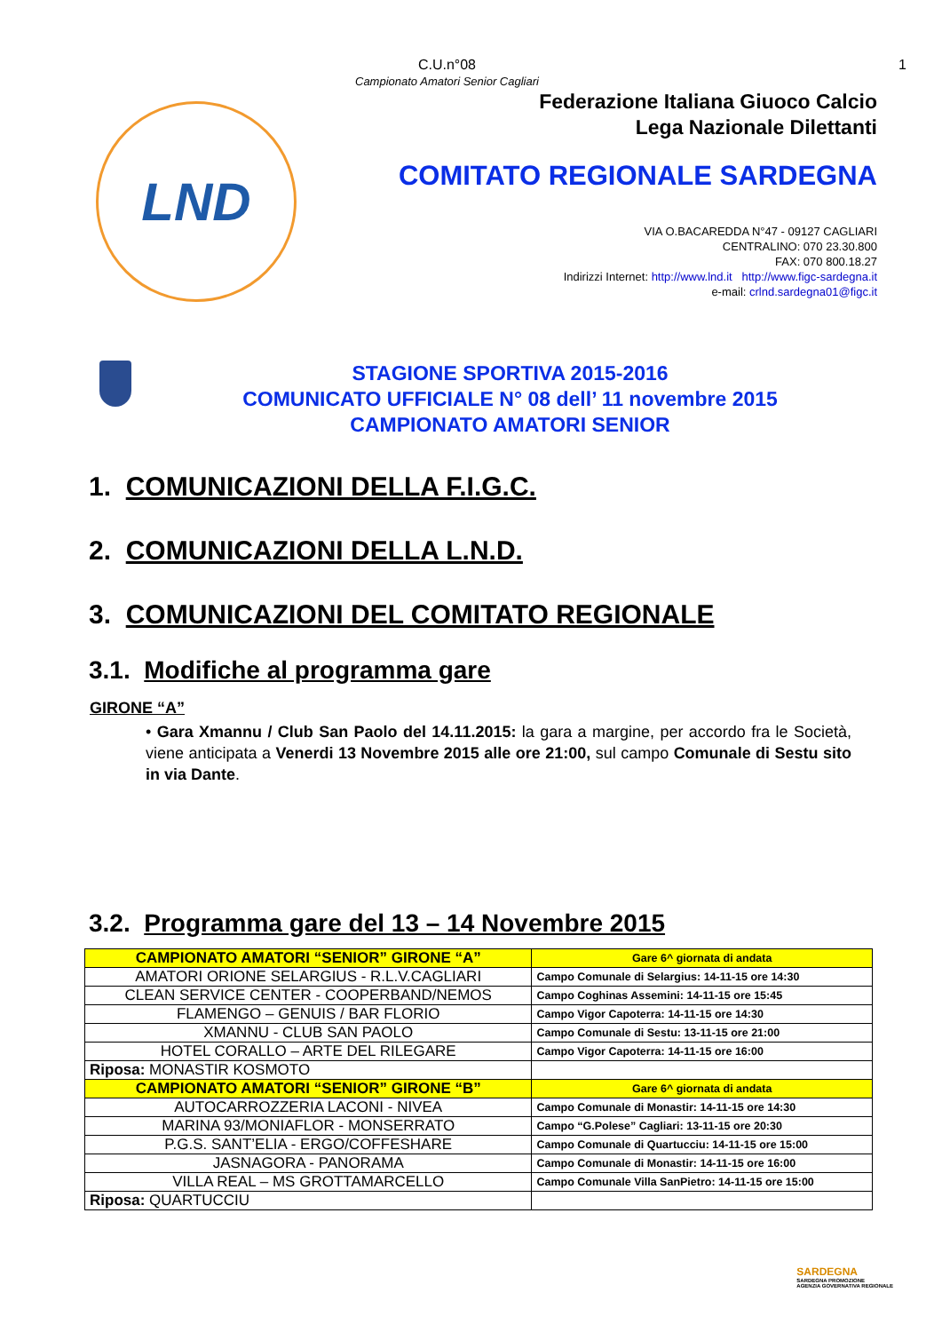C.U.n°08
Campionato Amatori Senior Cagliari
1
LND
Federazione Italiana Giuoco Calcio
Lega Nazionale Dilettanti
COMITATO REGIONALE SARDEGNA
VIA O.BACAREDDA N°47 - 09127 CAGLIARI
CENTRALINO: 070 23.30.800
FAX: 070 800.18.27
Indirizzi Internet: http://www.lnd.it http://www.figc-sardegna.it
e-mail: crlnd.sardegna01@figc.it
STAGIONE SPORTIVA 2015-2016
COMUNICATO UFFICIALE N° 08 dell’ 11 novembre 2015
CAMPIONATO AMATORI SENIOR
1. COMUNICAZIONI DELLA F.I.G.C.
2. COMUNICAZIONI DELLA L.N.D.
3. COMUNICAZIONI DEL COMITATO REGIONALE
3.1. Modifiche al programma gare
GIRONE “A”
• Gara Xmannu / Club San Paolo del 14.11.2015: la gara a margine, per accordo fra le Società, viene anticipata a Venerdi 13 Novembre 2015 alle ore 21:00, sul campo Comunale di Sestu sito in via Dante.
3.2. Programma gare del 13 – 14 Novembre 2015
| CAMPIONATO AMATORI “SENIOR” GIRONE “A” | Gare 6^ giornata di andata |
| AMATORI ORIONE SELARGIUS - R.L.V.CAGLIARI | Campo Comunale di Selargius: 14-11-15 ore 14:30 |
| CLEAN SERVICE CENTER - COOPERBAND/NEMOS | Campo Coghinas Assemini: 14-11-15 ore 15:45 |
| FLAMENGO – GENUIS / BAR FLORIO | Campo Vigor Capoterra: 14-11-15 ore 14:30 |
| XMANNU - CLUB SAN PAOLO | Campo Comunale di Sestu: 13-11-15 ore 21:00 |
| HOTEL CORALLO – ARTE DEL RILEGARE | Campo Vigor Capoterra: 14-11-15 ore 16:00 |
| Riposa: MONASTIR KOSMOTO | |
| CAMPIONATO AMATORI “SENIOR” GIRONE “B” | Gare 6^ giornata di andata |
| AUTOCARROZZERIA LACONI - NIVEA | Campo Comunale di Monastir: 14-11-15 ore 14:30 |
| MARINA 93/MONIAFLOR - MONSERRATO | Campo “G.Polese” Cagliari: 13-11-15 ore 20:30 |
| P.G.S. SANT’ELIA - ERGO/COFFESHARE | Campo Comunale di Quartucciu: 14-11-15 ore 15:00 |
| JASNAGORA - PANORAMA | Campo Comunale di Monastir: 14-11-15 ore 16:00 |
| VILLA REAL – MS GROTTAMARCELLO | Campo Comunale Villa SanPietro: 14-11-15 ore 15:00 |
| Riposa: QUARTUCCIU | |
SARDEGNA
SARDEGNA PROMOZIONE
AGENZIA GOVERNATIVA REGIONALE